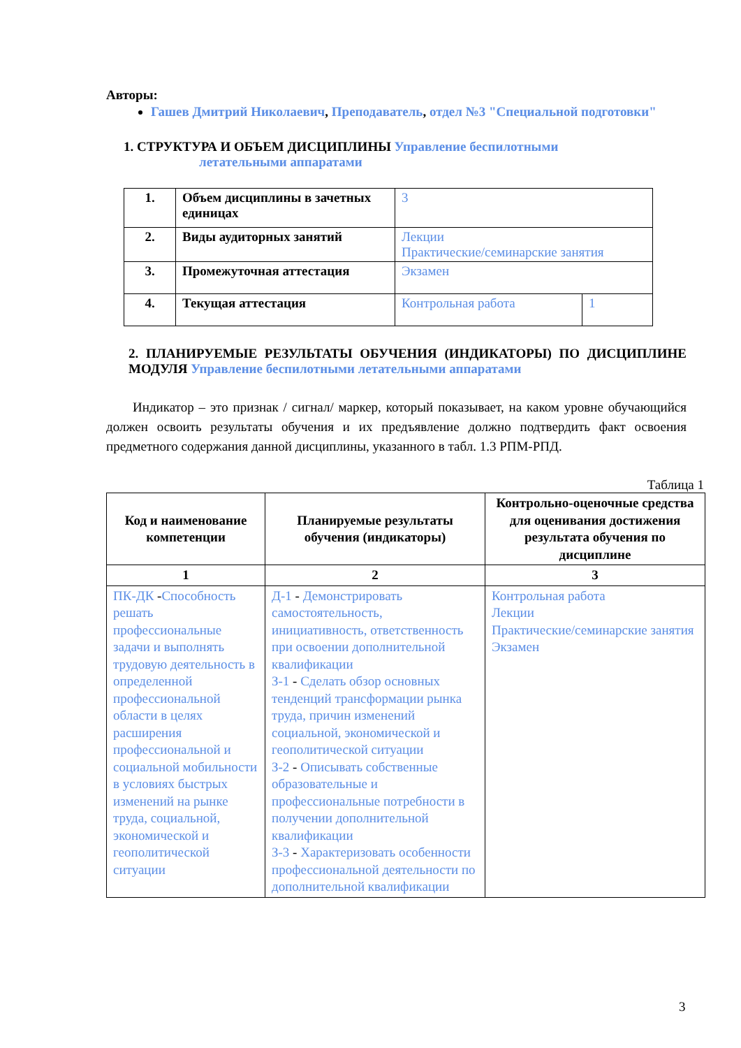Авторы:
Гашев Дмитрий Николаевич, Преподаватель, отдел №3 "Специальной подготовки"
1. СТРУКТУРА И ОБЪЕМ ДИСЦИПЛИНЫ Управление беспилотными
летательными аппаратами
| 1. | Объем дисциплины в зачетных единицах | 3 | |
| 2. | Виды аудиторных занятий | Лекции Практические/семинарские занятия | |
| 3. | Промежуточная аттестация | Экзамен | |
| 4. | Текущая аттестация | Контрольная работа | 1 |
2. ПЛАНИРУЕМЫЕ РЕЗУЛЬТАТЫ ОБУЧЕНИЯ (ИНДИКАТОРЫ) ПО ДИСЦИПЛИНЕ МОДУЛЯ Управление беспилотными летательными аппаратами
Индикатор – это признак / сигнал/ маркер, который показывает, на каком уровне обучающийся должен освоить результаты обучения и их предъявление должно подтвердить факт освоения предметного содержания данной дисциплины, указанного в табл. 1.3 РПМ-РПД.
Таблица 1
| Код и наименование компетенции | Планируемые результаты обучения (индикаторы) | Контрольно-оценочные средства для оценивания достижения результата обучения по дисциплине |
| --- | --- | --- |
| 1 | 2 | 3 |
| ПК-ДК - Способность решать профессиональные задачи и выполнять трудовую деятельность в определенной профессиональной области в целях расширения профессиональной и социальной мобильности в условиях быстрых изменений на рынке труда, социальной, экономической и геополитической ситуации | Д-1 - Демонстрировать самостоятельность, инициативность, ответственность при освоении дополнительной квалификации З-1 - Сделать обзор основных тенденций трансформации рынка труда, причин изменений социальной, экономической и геополитической ситуации З-2 - Описывать собственные образовательные и профессиональные потребности в получении дополнительной квалификации З-3 - Характеризовать особенности профессиональной деятельности по дополнительной квалификации | Контрольная работа Лекции Практические/семинарские занятия Экзамен |
3